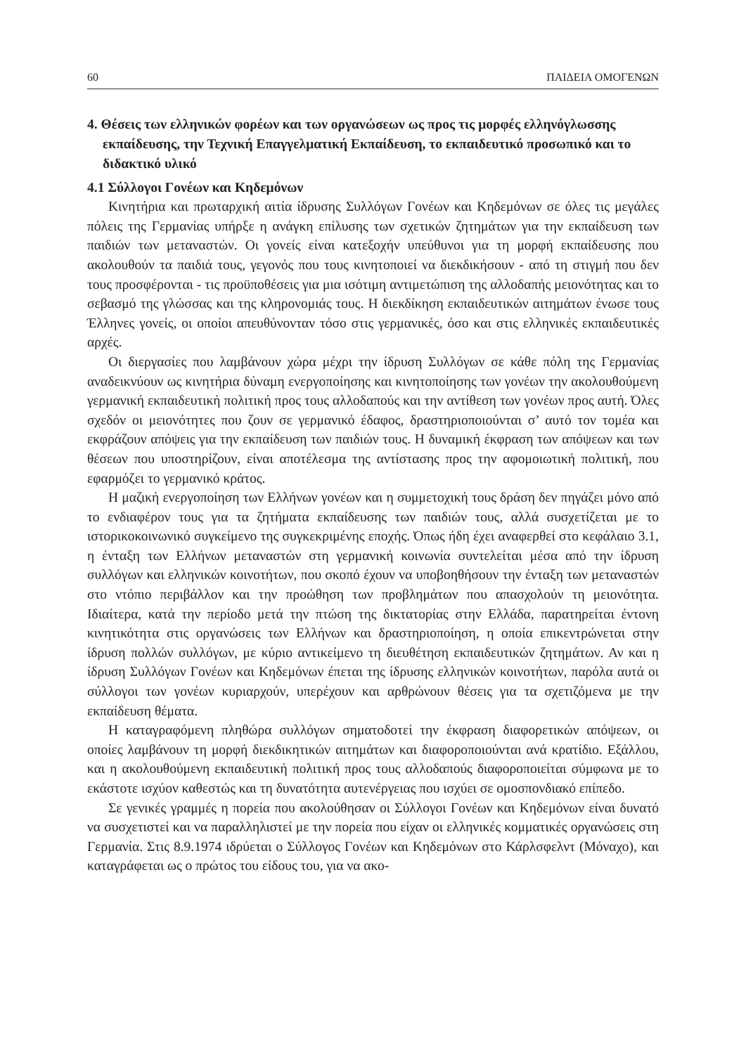60 ΠΑΙΔΕΙΑ ΟΜΟΓΕΝΩΝ
4. Θέσεις των ελληνικών φορέων και των οργανώσεων ως προς τις μορφές ελληνόγλωσσης εκπαίδευσης, την Τεχνική Επαγγελματική Εκπαίδευση, το εκπαιδευτικό προσωπικό και το διδακτικό υλικό
4.1 Σύλλογοι Γονέων και Κηδεμόνων
Κινητήρια και πρωταρχική αιτία ίδρυσης Συλλόγων Γονέων και Κηδεμόνων σε όλες τις μεγάλες πόλεις της Γερμανίας υπήρξε η ανάγκη επίλυσης των σχετικών ζητημάτων για την εκπαίδευση των παιδιών των μεταναστών. Οι γονείς είναι κατεξοχήν υπεύθυνοι για τη μορφή εκπαίδευσης που ακολουθούν τα παιδιά τους, γεγονός που τους κινητοποιεί να διεκδικήσουν - από τη στιγμή που δεν τους προσφέρονται - τις προϋποθέσεις για μια ισότιμη αντιμετώπιση της αλλοδαπής μειονότητας και το σεβασμό της γλώσσας και της κληρονομιάς τους. Η διεκδίκηση εκπαιδευτικών αιτημάτων ένωσε τους Έλληνες γονείς, οι οποίοι απευθύνονταν τόσο στις γερμανικές, όσο και στις ελληνικές εκπαιδευτικές αρχές.
Οι διεργασίες που λαμβάνουν χώρα μέχρι την ίδρυση Συλλόγων σε κάθε πόλη της Γερμανίας αναδεικνύουν ως κινητήρια δύναμη ενεργοποίησης και κινητοποίησης των γονέων την ακολουθούμενη γερμανική εκπαιδευτική πολιτική προς τους αλλοδαπούς και την αντίθεση των γονέων προς αυτή. Όλες σχεδόν οι μειονότητες που ζουν σε γερμανικό έδαφος, δραστηριοποιούνται σ’ αυτό τον τομέα και εκφράζουν απόψεις για την εκπαίδευση των παιδιών τους. Η δυναμική έκφραση των απόψεων και των θέσεων που υποστηρίζουν, είναι αποτέλεσμα της αντίστασης προς την αφομοιωτική πολιτική, που εφαρμόζει το γερμανικό κράτος.
Η μαζική ενεργοποίηση των Ελλήνων γονέων και η συμμετοχική τους δράση δεν πηγάζει μόνο από το ενδιαφέρον τους για τα ζητήματα εκπαίδευσης των παιδιών τους, αλλά συσχετίζεται με το ιστορικοκοινωνικό συγκείμενο της συγκεκριμένης εποχής. Όπως ήδη έχει αναφερθεί στο κεφάλαιο 3.1, η ένταξη των Ελλήνων μεταναστών στη γερμανική κοινωνία συντελείται μέσα από την ίδρυση συλλόγων και ελληνικών κοινοτήτων, που σκοπό έχουν να υποβοηθήσουν την ένταξη των μεταναστών στο ντόπιο περιβάλλον και την προώθηση των προβλημάτων που απασχολούν τη μειονότητα. Ιδιαίτερα, κατά την περίοδο μετά την πτώση της δικτατορίας στην Ελλάδα, παρατηρείται έντονη κινητικότητα στις οργανώσεις των Ελλήνων και δραστηριοποίηση, η οποία επικεντρώνεται στην ίδρυση πολλών συλλόγων, με κύριο αντικείμενο τη διευθέτηση εκπαιδευτικών ζητημάτων. Αν και η ίδρυση Συλλόγων Γονέων και Κηδεμόνων έπεται της ίδρυσης ελληνικών κοινοτήτων, παρόλα αυτά οι σύλλογοι των γονέων κυριαρχούν, υπερέχουν και αρθρώνουν θέσεις για τα σχετιζόμενα με την εκπαίδευση θέματα.
Η καταγραφόμενη πληθώρα συλλόγων σηματοδοτεί την έκφραση διαφορετικών απόψεων, οι οποίες λαμβάνουν τη μορφή διεκδικητικών αιτημάτων και διαφοροποιούνται ανά κρατίδιο. Εξάλλου, και η ακολουθούμενη εκπαιδευτική πολιτική προς τους αλλοδαπούς διαφοροποιείται σύμφωνα με το εκάστοτε ισχύον καθεστώς και τη δυνατότητα αυτενέργειας που ισχύει σε ομοσπονδιακό επίπεδο.
Σε γενικές γραμμές η πορεία που ακολούθησαν οι Σύλλογοι Γονέων και Κηδεμόνων είναι δυνατό να συσχετιστεί και να παραλληλιστεί με την πορεία που είχαν οι ελληνικές κομματικές οργανώσεις στη Γερμανία. Στις 8.9.1974 ιδρύεται ο Σύλλογος Γονέων και Κηδεμόνων στο Κάρλσφελντ (Μόναχο), και καταγράφεται ως ο πρώτος του είδους του, για να ακο-